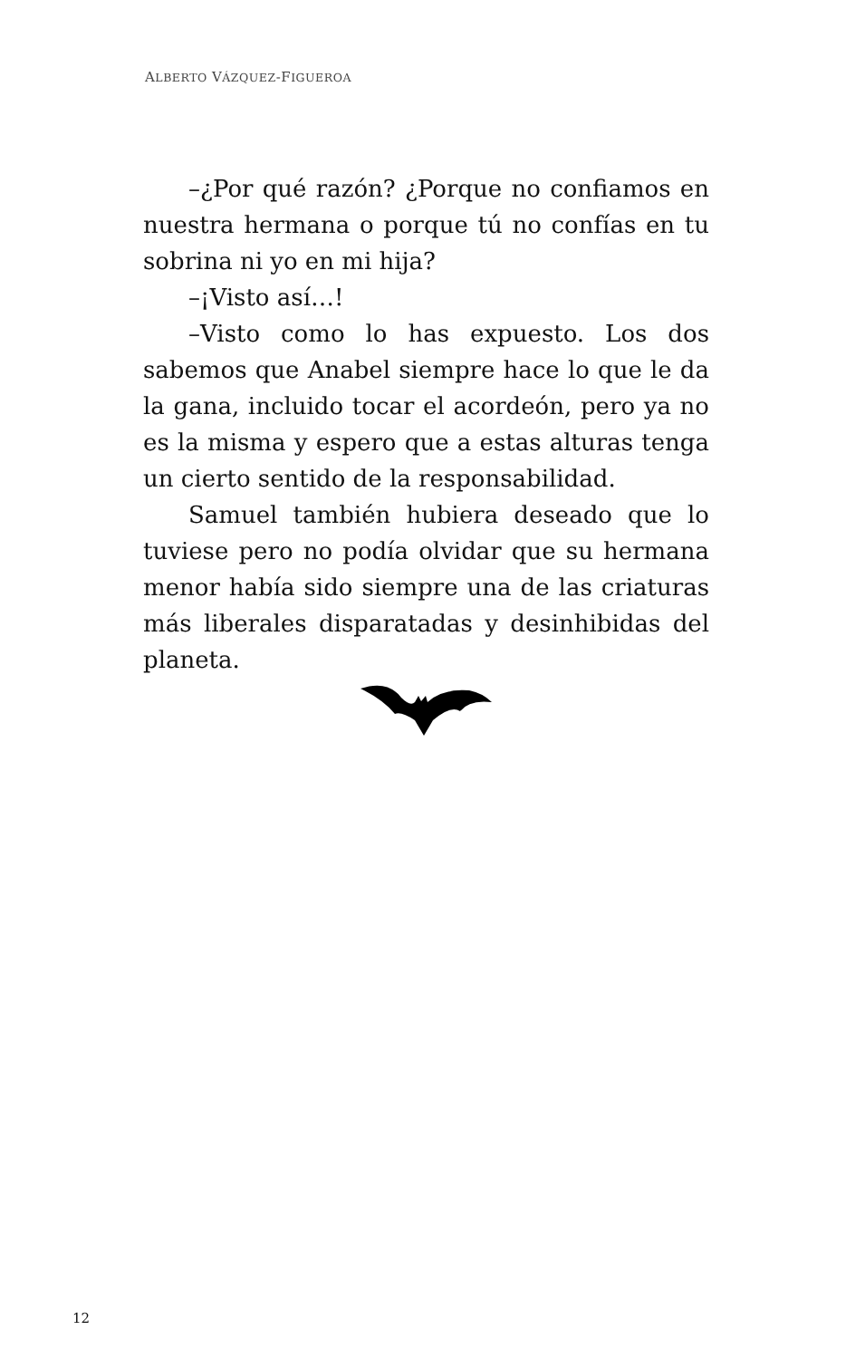ALBERTO VÁZQUEZ-FIGUEROA
–¿Por qué razón? ¿Porque no confiamos en nuestra hermana o porque tú no confías en tu sobrina ni yo en mi hija?
–¡Visto así…!
–Visto como lo has expuesto. Los dos sabemos que Anabel siempre hace lo que le da la gana, incluido tocar el acordeón, pero ya no es la misma y espero que a estas alturas tenga un cierto sentido de la responsabilidad.
Samuel también hubiera deseado que lo tuviese pero no podía olvidar que su hermana menor había sido siempre una de las criaturas más liberales disparatadas y desinhibidas del planeta.
12